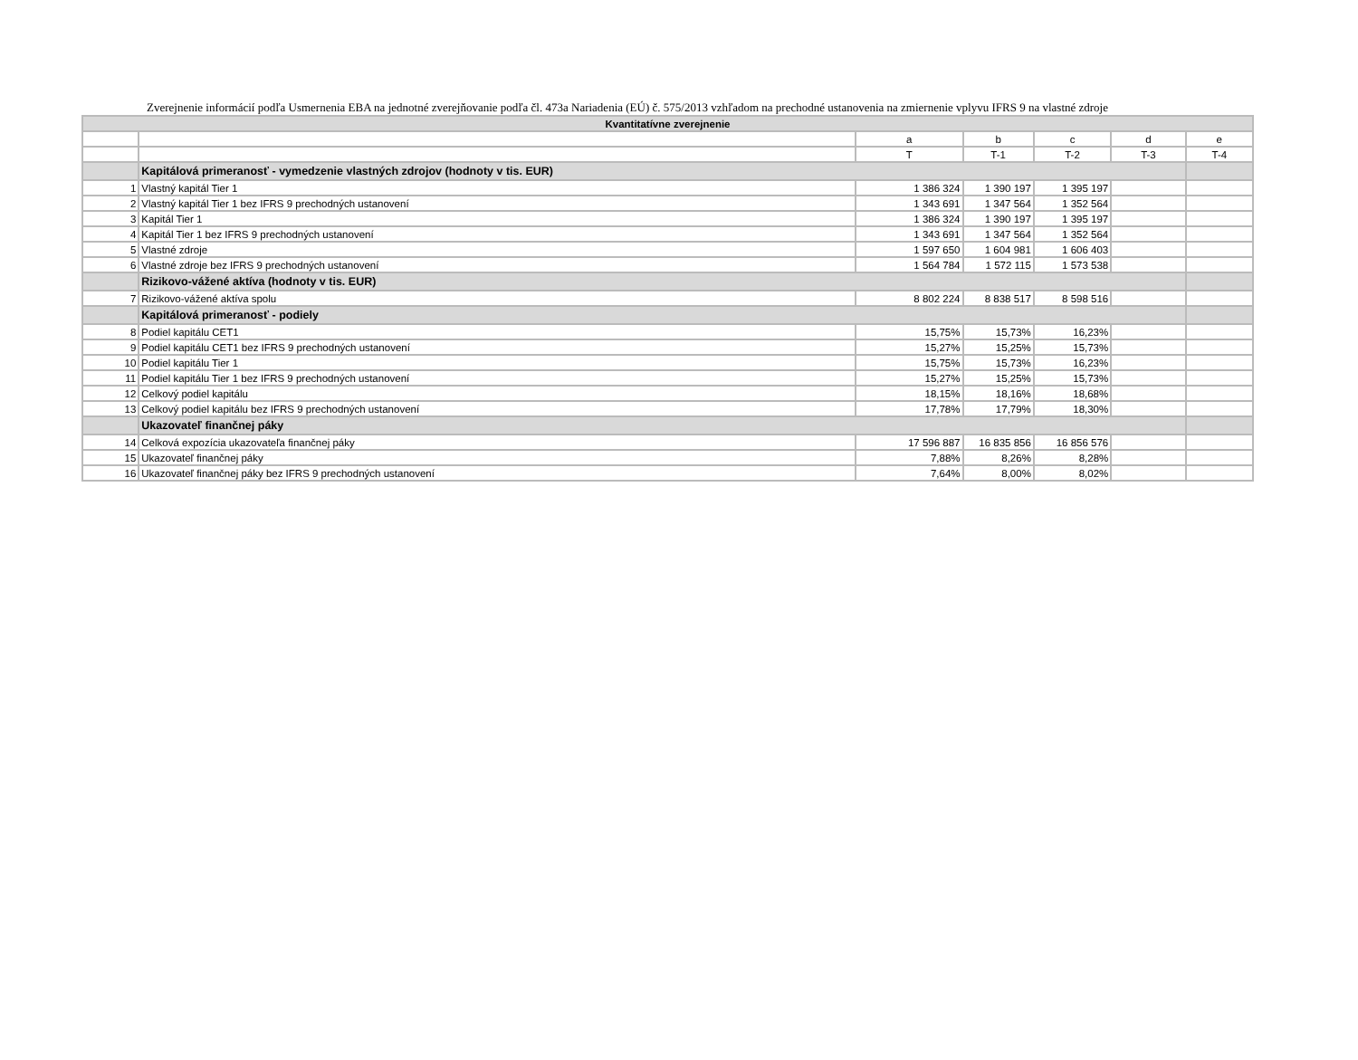Zverejnenie informácií podľa Usmernenia EBA na jednotné zverejňovanie podľa čl. 473a Nariadenia (EÚ) č. 575/2013 vzhľadom na prechodné ustanovenia na zmiernenie vplyvu IFRS 9 na vlastné zdroje
| Kvantitatívne zverejnenie | | | | | | |
| --- | --- | --- | --- | --- | --- | --- |
| | | a | b | c | d | e |
| | | T | T-1 | T-2 | T-3 | T-4 |
| | Kapitálová primeranosť - vymedzenie vlastných zdrojov (hodnoty v tis. EUR) | | | | | |
| 1 | Vlastný kapitál Tier 1 | 1 386 324 | 1 390 197 | 1 395 197 | | |
| 2 | Vlastný kapitál Tier 1 bez IFRS 9 prechodných ustanovení | 1 343 691 | 1 347 564 | 1 352 564 | | |
| 3 | Kapitál Tier 1 | 1 386 324 | 1 390 197 | 1 395 197 | | |
| 4 | Kapitál Tier 1 bez IFRS 9 prechodných ustanovení | 1 343 691 | 1 347 564 | 1 352 564 | | |
| 5 | Vlastné zdroje | 1 597 650 | 1 604 981 | 1 606 403 | | |
| 6 | Vlastné zdroje bez IFRS 9 prechodných ustanovení | 1 564 784 | 1 572 115 | 1 573 538 | | |
| | Rizikovo-vážené aktíva (hodnoty v tis. EUR) | | | | | |
| 7 | Rizikovo-vážené aktíva spolu | 8 802 224 | 8 838 517 | 8 598 516 | | |
| | Kapitálová primeranosť - podiely | | | | | |
| 8 | Podiel kapitálu CET1 | 15,75% | 15,73% | 16,23% | | |
| 9 | Podiel kapitálu CET1 bez IFRS 9 prechodných ustanovení | 15,27% | 15,25% | 15,73% | | |
| 10 | Podiel kapitálu Tier 1 | 15,75% | 15,73% | 16,23% | | |
| 11 | Podiel kapitálu Tier 1 bez IFRS 9 prechodných ustanovení | 15,27% | 15,25% | 15,73% | | |
| 12 | Celkový podiel kapitálu | 18,15% | 18,16% | 18,68% | | |
| 13 | Celkový podiel kapitálu bez IFRS 9 prechodných ustanovení | 17,78% | 17,79% | 18,30% | | |
| | Ukazovateľ finančnej páky | | | | | |
| 14 | Celková expozícia ukazovateľa finančnej páky | 17 596 887 | 16 835 856 | 16 856 576 | | |
| 15 | Ukazovateľ finančnej páky | 7,88% | 8,26% | 8,28% | | |
| 16 | Ukazovateľ finančnej páky bez IFRS 9 prechodných ustanovení | 7,64% | 8,00% | 8,02% | | |